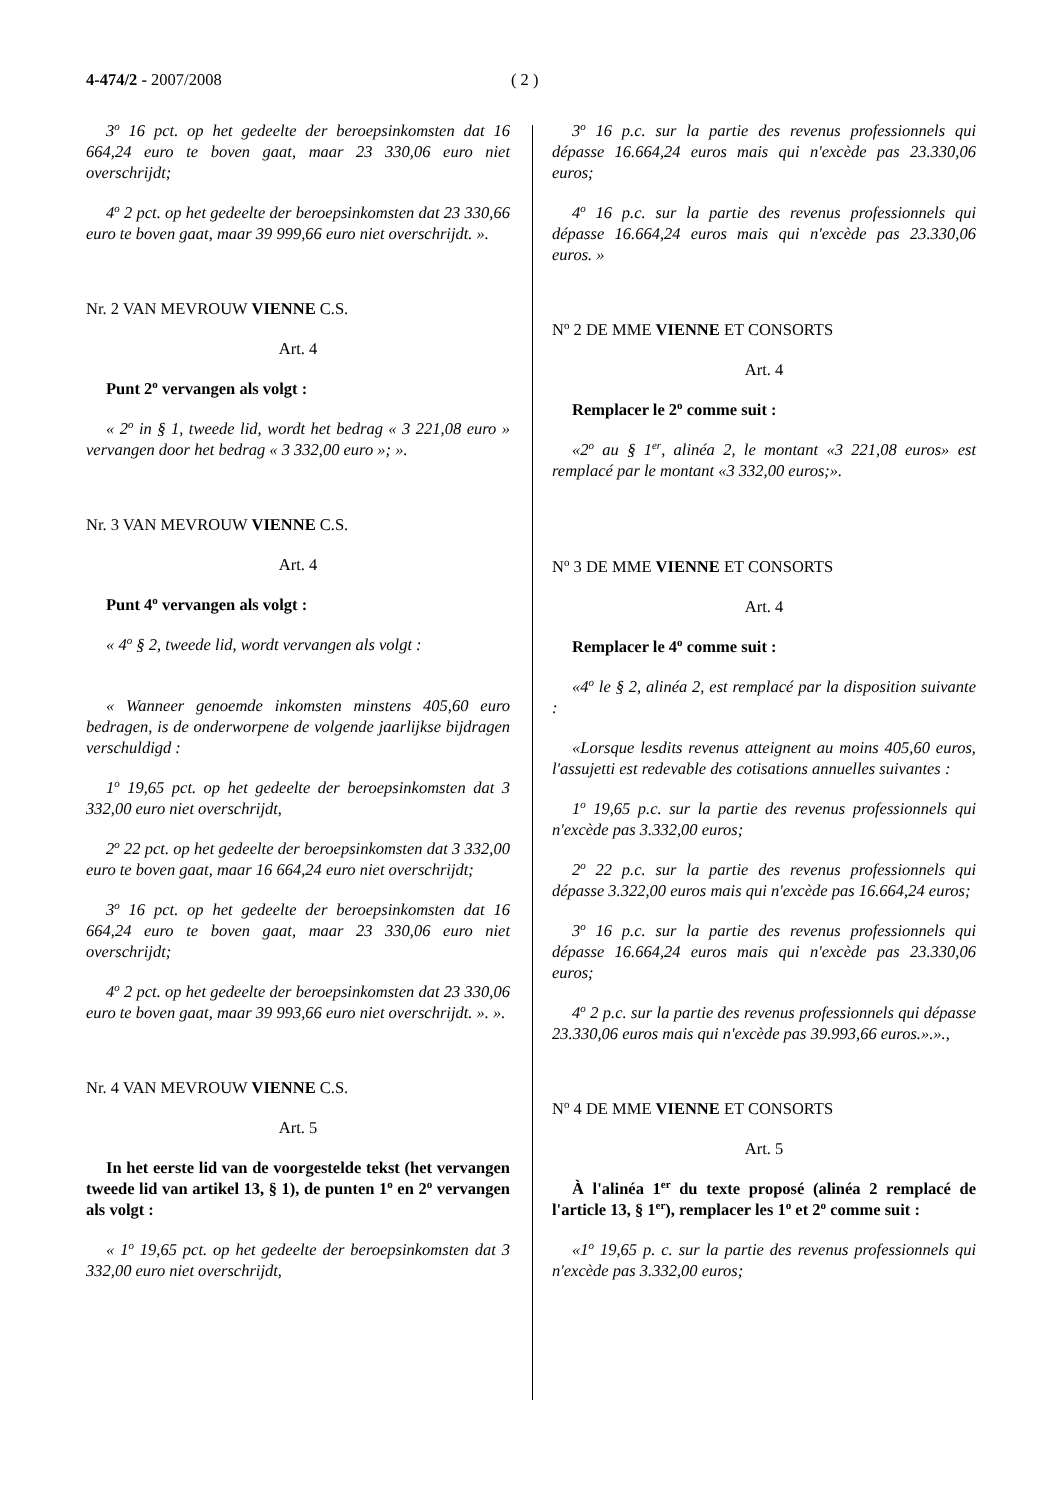4-474/2 - 2007/2008 ( 2 )
3<sup>o</sup> 16 pct. op het gedeelte der beroepsinkomsten dat 16 664,24 euro te boven gaat, maar 23 330,06 euro niet overschrijdt;
4<sup>o</sup> 2 pct. op het gedeelte der beroepsinkomsten dat 23 330,66 euro te boven gaat, maar 39 999,66 euro niet overschrijdt. ».
Nr. 2 VAN MEVROUW VIENNE C.S.
Art. 4
Punt 2<sup>o</sup> vervangen als volgt :
« 2<sup>o</sup> in § 1, tweede lid, wordt het bedrag « 3 221,08 euro » vervangen door het bedrag « 3 332,00 euro »; ».
Nr. 3 VAN MEVROUW VIENNE C.S.
Art. 4
Punt 4<sup>o</sup> vervangen als volgt :
« 4<sup>o</sup> § 2, tweede lid, wordt vervangen als volgt :
« Wanneer genoemde inkomsten minstens 405,60 euro bedragen, is de onderworpene de volgende jaarlijkse bijdragen verschuldigd :
1<sup>o</sup> 19,65 pct. op het gedeelte der beroepsinkomsten dat 3 332,00 euro niet overschrijdt,
2<sup>o</sup> 22 pct. op het gedeelte der beroepsinkomsten dat 3 332,00 euro te boven gaat, maar 16 664,24 euro niet overschrijdt;
3<sup>o</sup> 16 pct. op het gedeelte der beroepsinkomsten dat 16 664,24 euro te boven gaat, maar 23 330,06 euro niet overschrijdt;
4<sup>o</sup> 2 pct. op het gedeelte der beroepsinkomsten dat 23 330,06 euro te boven gaat, maar 39 993,66 euro niet overschrijdt. ». ».
Nr. 4 VAN MEVROUW VIENNE C.S.
Art. 5
In het eerste lid van de voorgestelde tekst (het vervangen tweede lid van artikel 13, § 1), de punten 1<sup>o</sup> en 2<sup>o</sup> vervangen als volgt :
« 1<sup>o</sup> 19,65 pct. op het gedeelte der beroepsinkomsten dat 3 332,00 euro niet overschrijdt,
3<sup>o</sup> 16 p.c. sur la partie des revenus professionnels qui dépasse 16.664,24 euros mais qui n'excède pas 23.330,06 euros;
4<sup>o</sup> 16 p.c. sur la partie des revenus professionnels qui dépasse 16.664,24 euros mais qui n'excède pas 23.330,06 euros. »
N<sup>o</sup> 2 DE MME VIENNE ET CONSORTS
Art. 4
Remplacer le 2<sup>o</sup> comme suit :
«2<sup>o</sup> au § 1<sup>er</sup>, alinéa 2, le montant «3 221,08 euros» est remplacé par le montant «3 332,00 euros;».
N<sup>o</sup> 3 DE MME VIENNE ET CONSORTS
Art. 4
Remplacer le 4<sup>o</sup> comme suit :
«4<sup>o</sup> le § 2, alinéa 2, est remplacé par la disposition suivante :
«Lorsque lesdits revenus atteignent au moins 405,60 euros, l'assujetti est redevable des cotisations annuelles suivantes :
1<sup>o</sup> 19,65 p.c. sur la partie des revenus professionnels qui n'excède pas 3.332,00 euros;
2<sup>o</sup> 22 p.c. sur la partie des revenus professionnels qui dépasse 3.322,00 euros mais qui n'excède pas 16.664,24 euros;
3<sup>o</sup> 16 p.c. sur la partie des revenus professionnels qui dépasse 16.664,24 euros mais qui n'excède pas 23.330,06 euros;
4<sup>o</sup> 2 p.c. sur la partie des revenus professionnels qui dépasse 23.330,06 euros mais qui n'excède pas 39.993,66 euros.».».,
N<sup>o</sup> 4 DE MME VIENNE ET CONSORTS
Art. 5
À l'alinéa 1<sup>er</sup> du texte proposé (alinéa 2 remplacé de l'article 13, § 1<sup>er</sup>), remplacer les 1<sup>o</sup> et 2<sup>o</sup> comme suit :
«1<sup>o</sup> 19,65 p. c. sur la partie des revenus professionnels qui n'excède pas 3.332,00 euros;